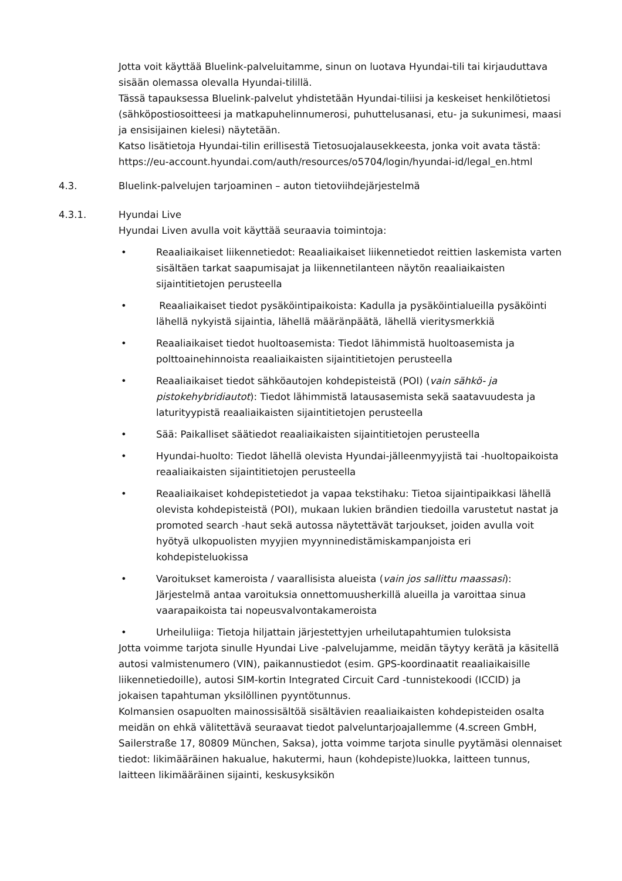Jotta voit käyttää Bluelink-palveluitamme, sinun on luotava Hyundai-tili tai kirjauduttava sisään olemassa olevalla Hyundai-tilillä.
Tässä tapauksessa Bluelink-palvelut yhdistetään Hyundai-tiliisi ja keskeiset henkilötietosi (sähköpostiosoitteesi ja matkapuhelinnumerosi, puhuttelusanasi, etu- ja sukunimesi, maasi ja ensisijainen kielesi) näytetään.
Katso lisätietoja Hyundai-tilin erillisestä Tietosuojalausekkeesta, jonka voit avata tästä: https://eu-account.hyundai.com/auth/resources/o5704/login/hyundai-id/legal_en.html
4.3. Bluelink-palvelujen tarjoaminen – auton tietoviihdejärjestelmä
4.3.1. Hyundai Live
Hyundai Liven avulla voit käyttää seuraavia toimintoja:
• Reaaliaikaiset liikennetiedot: Reaaliaikaiset liikennetiedot reittien laskemista varten sisältäen tarkat saapumisajat ja liikennetilanteen näytön reaaliaikaisten sijaintitietojen perusteella
• Reaaliaikaiset tiedot pysäköintipaikoista: Kadulla ja pysäköintialueilla pysäköinti lähellä nykyistä sijaintia, lähellä määränpäätä, lähellä vieritysmerkkiä
• Reaaliaikaiset tiedot huoltoasemista: Tiedot lähimmistä huoltoasemista ja polttoainehinnoista reaaliaikaisten sijaintitietojen perusteella
• Reaaliaikaiset tiedot sähköautojen kohdepisteistä (POI) (vain sähkö- ja pistokehybridiautot): Tiedot lähimmistä latausasemista sekä saatavuudesta ja laturityypistä reaaliaikaisten sijaintitietojen perusteella
• Sää: Paikalliset säätiedot reaaliaikaisten sijaintitietojen perusteella
• Hyundai-huolto: Tiedot lähellä olevista Hyundai-jälleenmyyjistä tai -huoltopaikoista reaaliaikaisten sijaintitietojen perusteella
• Reaaliaikaiset kohdepistetiedot ja vapaa tekstihaku: Tietoa sijaintipaikkasi lähellä olevista kohdepisteistä (POI), mukaan lukien brändien tiedoilla varustetut nastat ja promoted search -haut sekä autossa näytettävät tarjoukset, joiden avulla voit hyötyä ulkopuolisten myyjien myynninedistämiskampanjoista eri kohdepisteluokissa
• Varoitukset kameroista / vaarallisista alueista (vain jos sallittu maassasi): Järjestelmä antaa varoituksia onnettomuusherkillä alueilla ja varoittaa sinua vaarapaikoista tai nopeusvalvontakameroista
• Urheiluliiga: Tietoja hiljattain järjestettyjen urheilutapahtumien tuloksista
Jotta voimme tarjota sinulle Hyundai Live -palvelujamme, meidän täytyy kerätä ja käsitellä autosi valmistenumero (VIN), paikannustiedot (esim. GPS-koordinaatit reaaliaikaisille liikennetiedoille), autosi SIM-kortin Integrated Circuit Card -tunnistekoodi (ICCID) ja jokaisen tapahtuman yksilöllinen pyyntötunnus.
Kolmansien osapuolten mainossisältöä sisältävien reaaliaikaisten kohdepisteiden osalta meidän on ehkä välitettävä seuraavat tiedot palveluntarjoajallemme (4.screen GmbH, Sailerstraße 17, 80809 München, Saksa), jotta voimme tarjota sinulle pyytämäsi olennaiset tiedot: likimääräinen hakualue, hakutermi, haun (kohdepiste)luokka, laitteen tunnus, laitteen likimääräinen sijainti, keskusyksikön